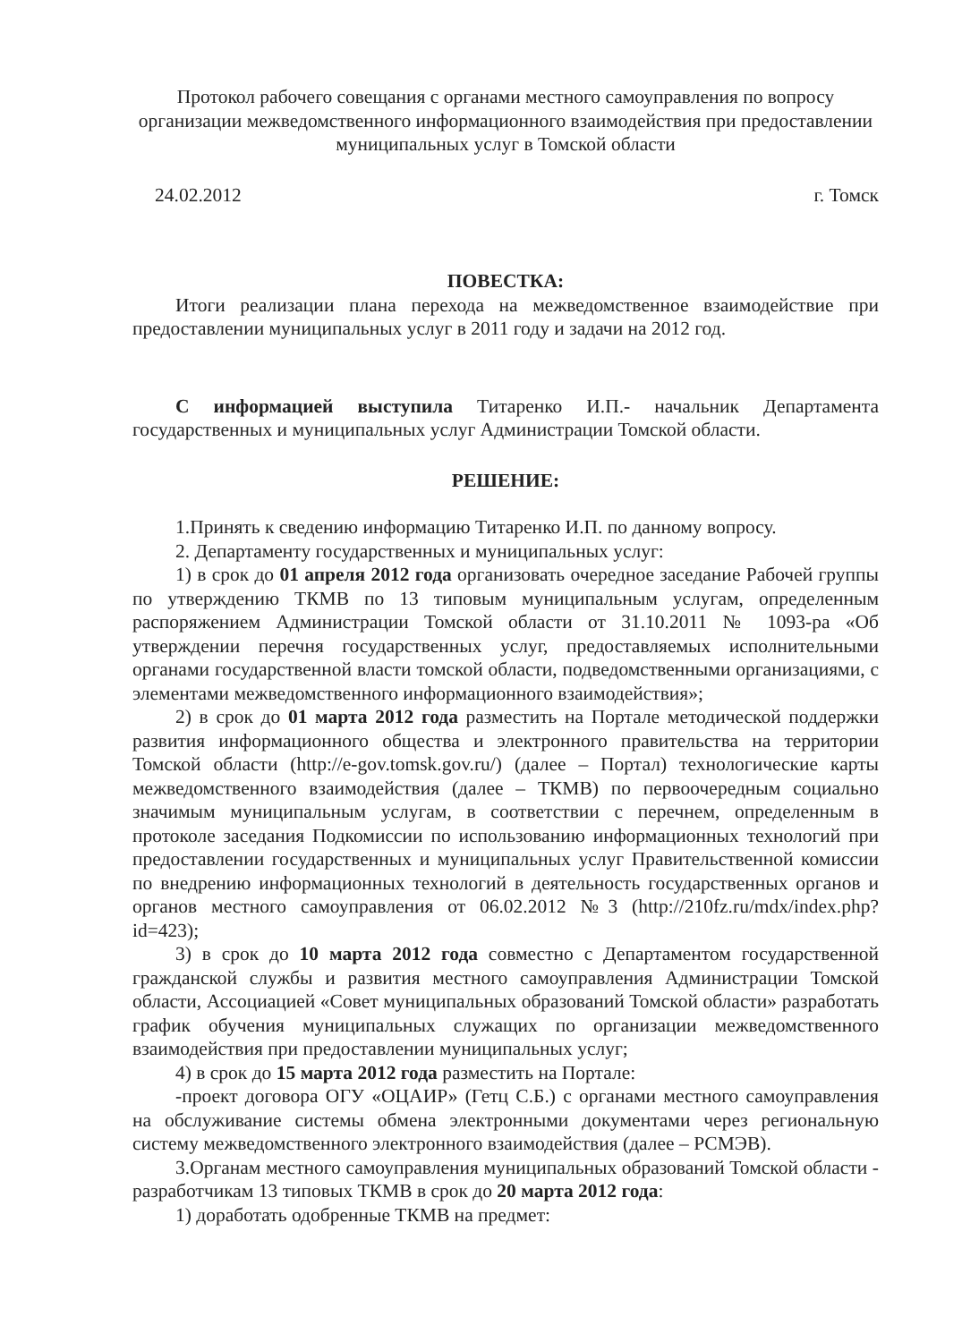Протокол рабочего совещания с органами местного самоуправления по вопросу организации межведомственного информационного взаимодействия при предоставлении муниципальных услуг в Томской области
24.02.2012 г. Томск
ПОВЕСТКА:
Итоги реализации плана перехода на межведомственное взаимодействие при предоставлении муниципальных услуг в 2011 году и задачи на 2012 год.
С информацией выступила Титаренко И.П.- начальник Департамента государственных и муниципальных услуг Администрации Томской области.
РЕШЕНИЕ:
1.Принять к сведению информацию Титаренко И.П. по данному вопросу.
2. Департаменту государственных и муниципальных услуг:
1) в срок до 01 апреля 2012 года организовать очередное заседание Рабочей группы по утверждению ТКМВ по 13 типовым муниципальным услугам, определенным распоряжением Администрации Томской области от 31.10.2011 № 1093-ра «Об утверждении перечня государственных услуг, предоставляемых исполнительными органами государственной власти томской области, подведомственными организациями, с элементами межведомственного информационного взаимодействия»;
2) в срок до 01 марта 2012 года разместить на Портале методической поддержки развития информационного общества и электронного правительства на территории Томской области (http://e-gov.tomsk.gov.ru/) (далее – Портал) технологические карты межведомственного взаимодействия (далее – ТКМВ) по первоочередным социально значимым муниципальным услугам, в соответствии с перечнем, определенным в протоколе заседания Подкомиссии по использованию информационных технологий при предоставлении государственных и муниципальных услуг Правительственной комиссии по внедрению информационных технологий в деятельность государственных органов и органов местного самоуправления от 06.02.2012 №3 (http://210fz.ru/mdx/index.php?id=423);
3) в срок до 10 марта 2012 года совместно с Департаментом государственной гражданской службы и развития местного самоуправления Администрации Томской области, Ассоциацией «Совет муниципальных образований Томской области» разработать график обучения муниципальных служащих по организации межведомственного взаимодействия при предоставлении муниципальных услуг;
4) в срок до 15 марта 2012 года разместить на Портале:
-проект договора ОГУ «ОЦАИР» (Гетц С.Б.) с органами местного самоуправления на обслуживание системы обмена электронными документами через региональную систему межведомственного электронного взаимодействия (далее – РСМЭВ).
3.Органам местного самоуправления муниципальных образований Томской области - разработчикам 13 типовых ТКМВ в срок до 20 марта 2012 года:
1) доработать одобренные ТКМВ на предмет: